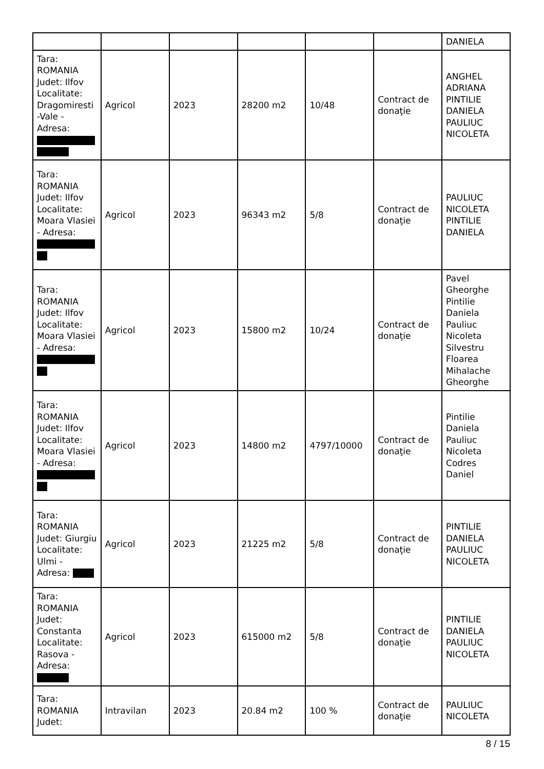| | | | | | | DANIELA |
| Tara: ROMANIA Judet: Ilfov Localitate: Dragomiresti -Vale - Adresa: | Agricol | 2023 | 28200 m2 | 10/48 | Contract de donaţie | ANGHEL ADRIANA PINTILIE DANIELA PAULIUC NICOLETA |
| Tara: ROMANIA Judet: Ilfov Localitate: Moara Vlasiei - Adresa: | Agricol | 2023 | 96343 m2 | 5/8 | Contract de donaţie | PAULIUC NICOLETA PINTILIE DANIELA |
| Tara: ROMANIA Judet: Ilfov Localitate: Moara Vlasiei - Adresa: | Agricol | 2023 | 15800 m2 | 10/24 | Contract de donaţie | Pavel Gheorghe Pintilie Daniela Pauliuc Nicoleta Silvestru Floarea Mihalache Gheorghe |
| Tara: ROMANIA Judet: Ilfov Localitate: Moara Vlasiei - Adresa: | Agricol | 2023 | 14800 m2 | 4797/10000 | Contract de donaţie | Pintilie Daniela Pauliuc Nicoleta Codres Daniel |
| Tara: ROMANIA Judet: Giurgiu Localitate: Ulmi - Adresa: | Agricol | 2023 | 21225 m2 | 5/8 | Contract de donaţie | PINTILIE DANIELA PAULIUC NICOLETA |
| Tara: ROMANIA Judet: Constanta Localitate: Rasova - Adresa: | Agricol | 2023 | 615000 m2 | 5/8 | Contract de donaţie | PINTILIE DANIELA PAULIUC NICOLETA |
| Tara: ROMANIA Judet: | Intravilan | 2023 | 20.84 m2 | 100 % | Contract de donaţie | PAULIUC NICOLETA |
8 / 15